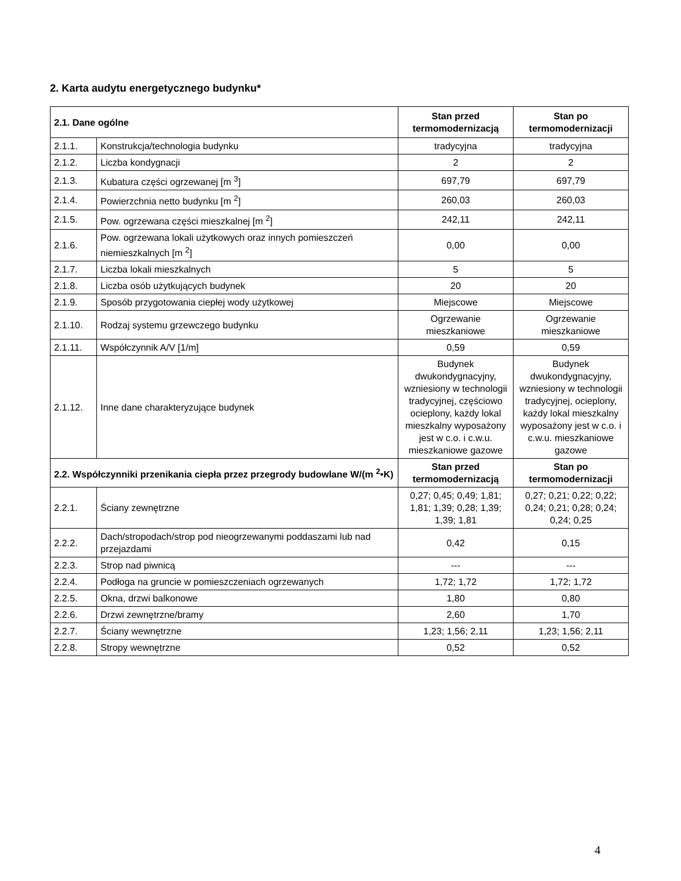2. Karta audytu energetycznego budynku*
| 2.1. Dane ogólne | | Stan przed termomodernizacją | Stan po termomodernizacji |
| --- | --- | --- | --- |
| 2.1.1. | Konstrukcja/technologia budynku | tradycyjna | tradycyjna |
| 2.1.2. | Liczba kondygnacji | 2 | 2 |
| 2.1.3. | Kubatura części ogrzewanej [m <sup>3</sup>] | 697,79 | 697,79 |
| 2.1.4. | Powierzchnia netto budynku [m <sup>2</sup>] | 260,03 | 260,03 |
| 2.1.5. | Pow. ogrzewana części mieszkalnej [m <sup>2</sup>] | 242,11 | 242,11 |
| 2.1.6. | Pow. ogrzewana lokali użytkowych oraz innych pomieszczeń niemieszkalnych [m <sup>2</sup>] | 0,00 | 0,00 |
| 2.1.7. | Liczba lokali mieszkalnych | 5 | 5 |
| 2.1.8. | Liczba osób użytkujących budynek | 20 | 20 |
| 2.1.9. | Sposób przygotowania ciepłej wody użytkowej | Miejscowe | Miejscowe |
| 2.1.10. | Rodzaj systemu grzewczego budynku | Ogrzewanie mieszkaniowe | Ogrzewanie mieszkaniowe |
| 2.1.11. | Współczynnik A/V [1/m] | 0,59 | 0,59 |
| 2.1.12. | Inne dane charakteryzujące budynek | Budynek dwukondygnacyjny, wzniesiony w technologii tradycyjnej, częściowo ocieplony, każdy lokal mieszkalny wyposażony jest w c.o. i c.w.u. mieszkaniowe gazowe | Budynek dwukondygnacyjny, wzniesiony w technologii tradycyjnej, ocieplony, każdy lokal mieszkalny wyposażony jest w c.o. i c.w.u. mieszkaniowe gazowe |
| 2.2. Współczynniki przenikania ciepła przez przegrody budowlane W/(m <sup>2</sup>•K) | | Stan przed termomodernizacją | Stan po termomodernizacji |
| 2.2.1. | Ściany zewnętrzne | 0,27; 0,45; 0,49; 1,81; 1,81; 1,39; 0,28; 1,39; 1,39; 1,81 | 0,27; 0,21; 0,22; 0,22; 0,24; 0,21; 0,28; 0,24; 0,24; 0,25 |
| 2.2.2. | Dach/stropodach/strop pod nieogrzewanymi poddaszami lub nad przejazdami | 0,42 | 0,15 |
| 2.2.3. | Strop nad piwnicą | --- | --- |
| 2.2.4. | Podłoga na gruncie w pomieszczeniach ogrzewanych | 1,72; 1,72 | 1,72; 1,72 |
| 2.2.5. | Okna, drzwi balkonowe | 1,80 | 0,80 |
| 2.2.6. | Drzwi zewnętrzne/bramy | 2,60 | 1,70 |
| 2.2.7. | Ściany wewnętrzne | 1,23; 1,56; 2,11 | 1,23; 1,56; 2,11 |
| 2.2.8. | Stropy wewnętrzne | 0,52 | 0,52 |
4